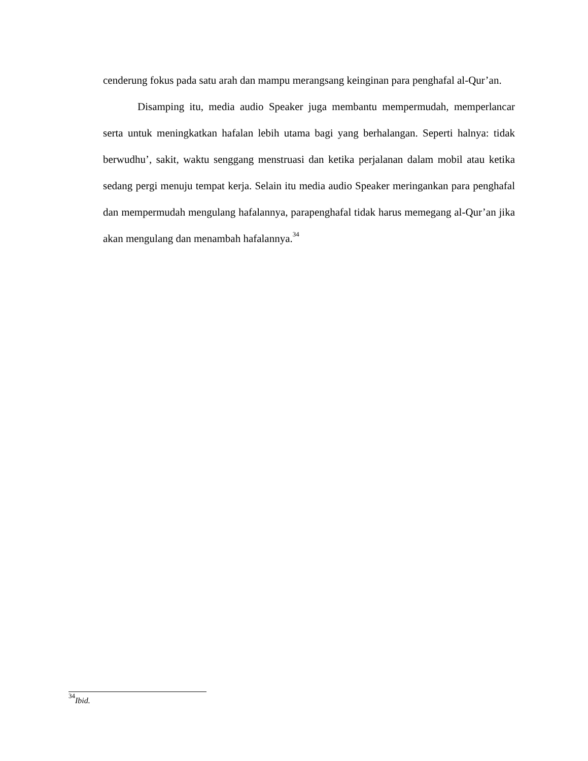cenderung fokus pada satu arah dan mampu merangsang keinginan para penghafal al-Qur’an.
Disamping itu, media audio Speaker juga membantu mempermudah, memperlancar serta untuk meningkatkan hafalan lebih utama bagi yang berhalangan. Seperti halnya: tidak berwudhu’, sakit, waktu senggang menstruasi dan ketika perjalanan dalam mobil atau ketika sedang pergi menuju tempat kerja. Selain itu media audio Speaker meringankan para penghafal dan mempermudah mengulang hafalannya, parapenghafal tidak harus memegang al-Qur’an jika akan mengulang dan menambah hafalannya.<sup>34</sup>
<sup>34</sup> Ibid.